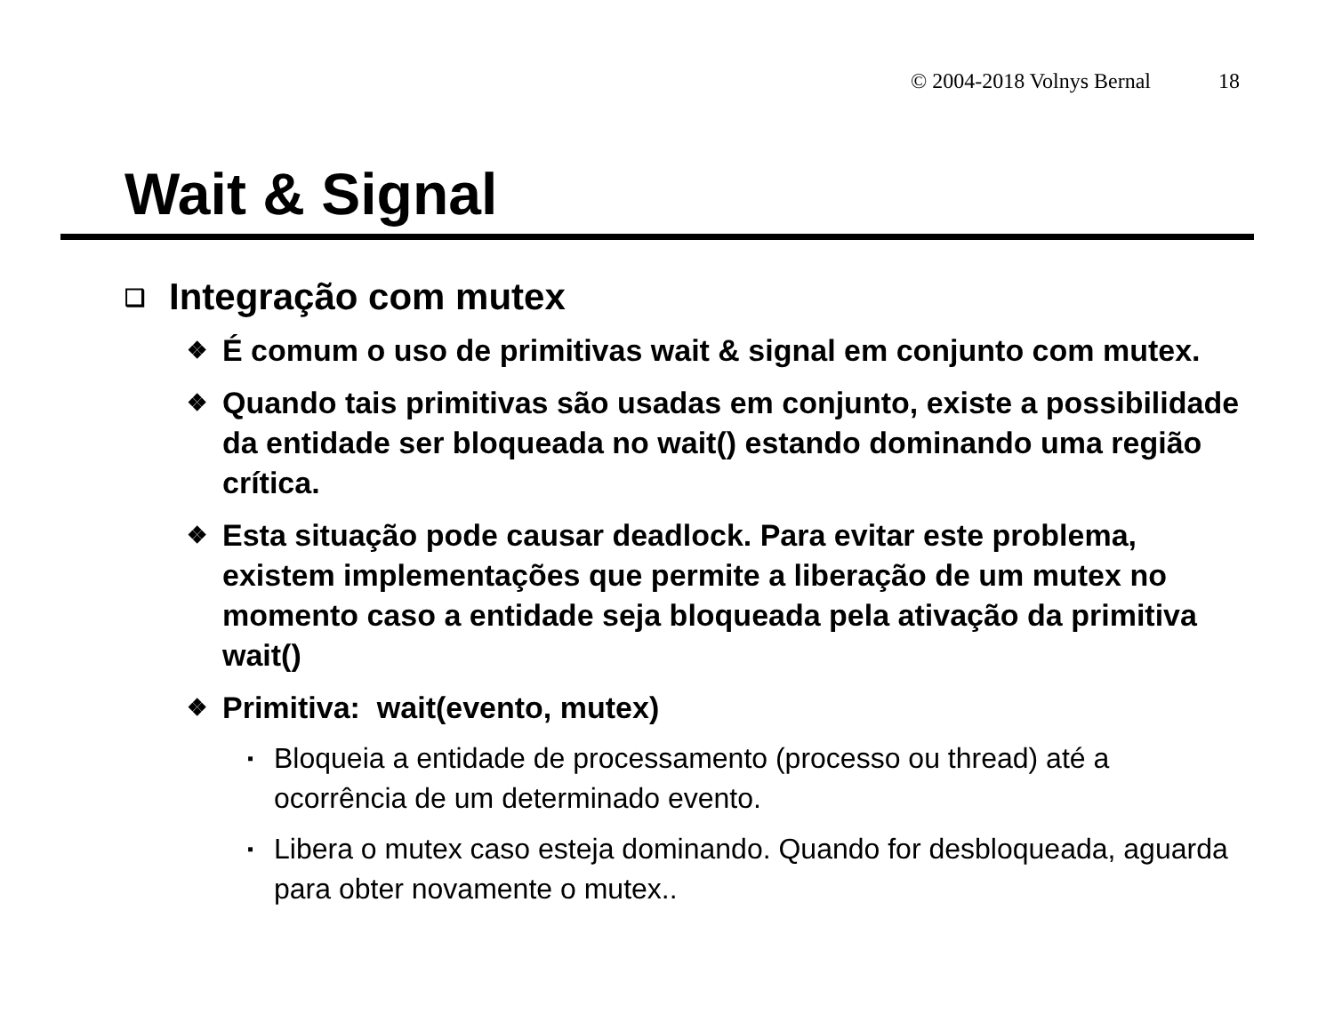© 2004-2018 Volnys Bernal 18
Wait & Signal
❑ Integração com mutex
❖ É comum o uso de primitivas wait & signal em conjunto com mutex.
❖ Quando tais primitivas são usadas em conjunto, existe a possibilidade da entidade ser bloqueada no wait() estando dominando uma região crítica.
❖ Esta situação pode causar deadlock. Para evitar este problema, existem implementações que permite a liberação de um mutex no momento caso a entidade seja bloqueada pela ativação da primitiva wait()
❖ Primitiva: wait(evento, mutex)
▪ Bloqueia a entidade de processamento (processo ou thread) até a ocorrência de um determinado evento.
▪ Libera o mutex caso esteja dominando. Quando for desbloqueada, aguarda para obter novamente o mutex..